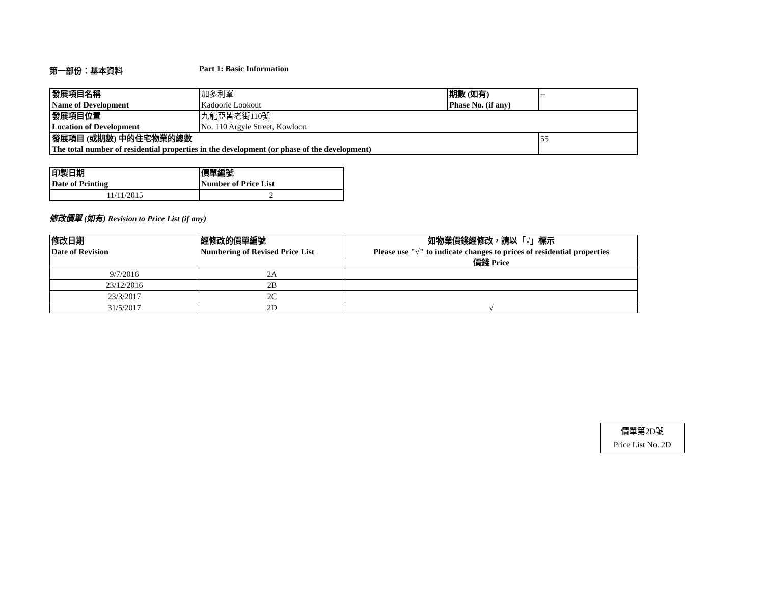第一部份：基本資料 Part 1: Basic Information
| 發展項目名稱 | 加多利峯 | 期數 (如有) | -- |
| Name of Development | Kadoorie Lookout | Phase No. (if any) | |
| 發展項目位置 | 九龍亞皆老街110號 | | |
| Location of Development | No. 110 Argyle Street, Kowloon | | |
| 發展項目 (或期數) 中的住宅物業的總數 | | | 55 |
| The total number of residential properties in the development (or phase of the development) | | | |
| 印製日期 | 價單編號 |
| Date of Printing | Number of Price List |
| 11/11/2015 | 2 |
修改價單 (如有) Revision to Price List (if any)
| 修改日期 Date of Revision | 經修改的價單編號 Numbering of Revised Price List | 如物業價錢經修改，請以「√」標示 Please use "√" to indicate changes to prices of residential properties |
| | | 價錢 Price |
| 9/7/2016 | 2A | |
| 23/12/2016 | 2B | |
| 23/3/2017 | 2C | |
| 31/5/2017 | 2D | √ |
價單第2D號
Price List No. 2D